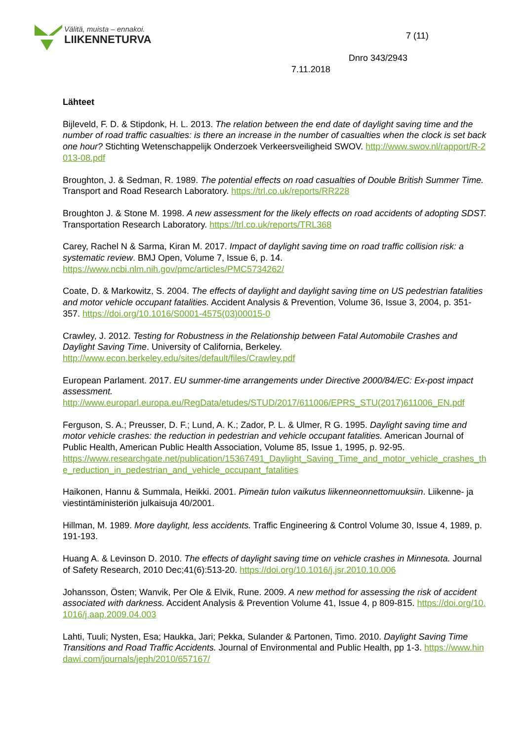Välitä, muista – ennakoi.
LIIKENNETURVA
7 (11)
Dnro 343/2943
7.11.2018
Lähteet
Bijleveld, F. D. & Stipdonk, H. L. 2013. The relation between the end date of daylight saving time and the number of road traffic casualties: is there an increase in the number of casualties when the clock is set back one hour? Stichting Wetenschappelijk Onderzoek Verkeersveiligheid SWOV. http://www.swov.nl/rapport/R-2013-08.pdf
Broughton, J. & Sedman, R. 1989. The potential effects on road casualties of Double British Summer Time. Transport and Road Research Laboratory. https://trl.co.uk/reports/RR228
Broughton J. & Stone M. 1998. A new assessment for the likely effects on road accidents of adopting SDST. Transportation Research Laboratory. https://trl.co.uk/reports/TRL368
Carey, Rachel N & Sarma, Kiran M. 2017. Impact of daylight saving time on road traffic collision risk: a systematic review. BMJ Open, Volume 7, Issue 6, p. 14.
https://www.ncbi.nlm.nih.gov/pmc/articles/PMC5734262/
Coate, D. & Markowitz, S. 2004. The effects of daylight and daylight saving time on US pedestrian fatalities and motor vehicle occupant fatalities. Accident Analysis & Prevention, Volume 36, Issue 3, 2004, p. 351-357. https://doi.org/10.1016/S0001-4575(03)00015-0
Crawley, J. 2012. Testing for Robustness in the Relationship between Fatal Automobile Crashes and Daylight Saving Time. University of California, Berkeley.
http://www.econ.berkeley.edu/sites/default/files/Crawley.pdf
European Parlament. 2017. EU summer-time arrangements under Directive 2000/84/EC: Ex-post impact assessment.
http://www.europarl.europa.eu/RegData/etudes/STUD/2017/611006/EPRS_STU(2017)611006_EN.pdf
Ferguson, S. A.; Preusser, D. F.; Lund, A. K.; Zador, P. L. & Ulmer, R G. 1995. Daylight saving time and motor vehicle crashes: the reduction in pedestrian and vehicle occupant fatalities. American Journal of Public Health, American Public Health Association, Volume 85, Issue 1, 1995, p. 92-95.
https://www.researchgate.net/publication/15367491_Daylight_Saving_Time_and_motor_vehicle_crashes_the_reduction_in_pedestrian_and_vehicle_occupant_fatalities
Haikonen, Hannu & Summala, Heikki. 2001. Pimeän tulon vaikutus liikenneonnettomuuksiin. Liikenne- ja viestintäministeriön julkaisuja 40/2001.
Hillman, M. 1989. More daylight, less accidents. Traffic Engineering & Control Volume 30, Issue 4, 1989, p. 191-193.
Huang A. & Levinson D. 2010. The effects of daylight saving time on vehicle crashes in Minnesota. Journal of Safety Research, 2010 Dec;41(6):513-20. https://doi.org/10.1016/j.jsr.2010.10.006
Johansson, Östen; Wanvik, Per Ole & Elvik, Rune. 2009. A new method for assessing the risk of accident associated with darkness. Accident Analysis & Prevention Volume 41, Issue 4, p 809-815. https://doi.org/10.1016/j.aap.2009.04.003
Lahti, Tuuli; Nysten, Esa; Haukka, Jari; Pekka, Sulander & Partonen, Timo. 2010. Daylight Saving Time Transitions and Road Traffic Accidents. Journal of Environmental and Public Health, pp 1-3. https://www.hindawi.com/journals/jeph/2010/657167/